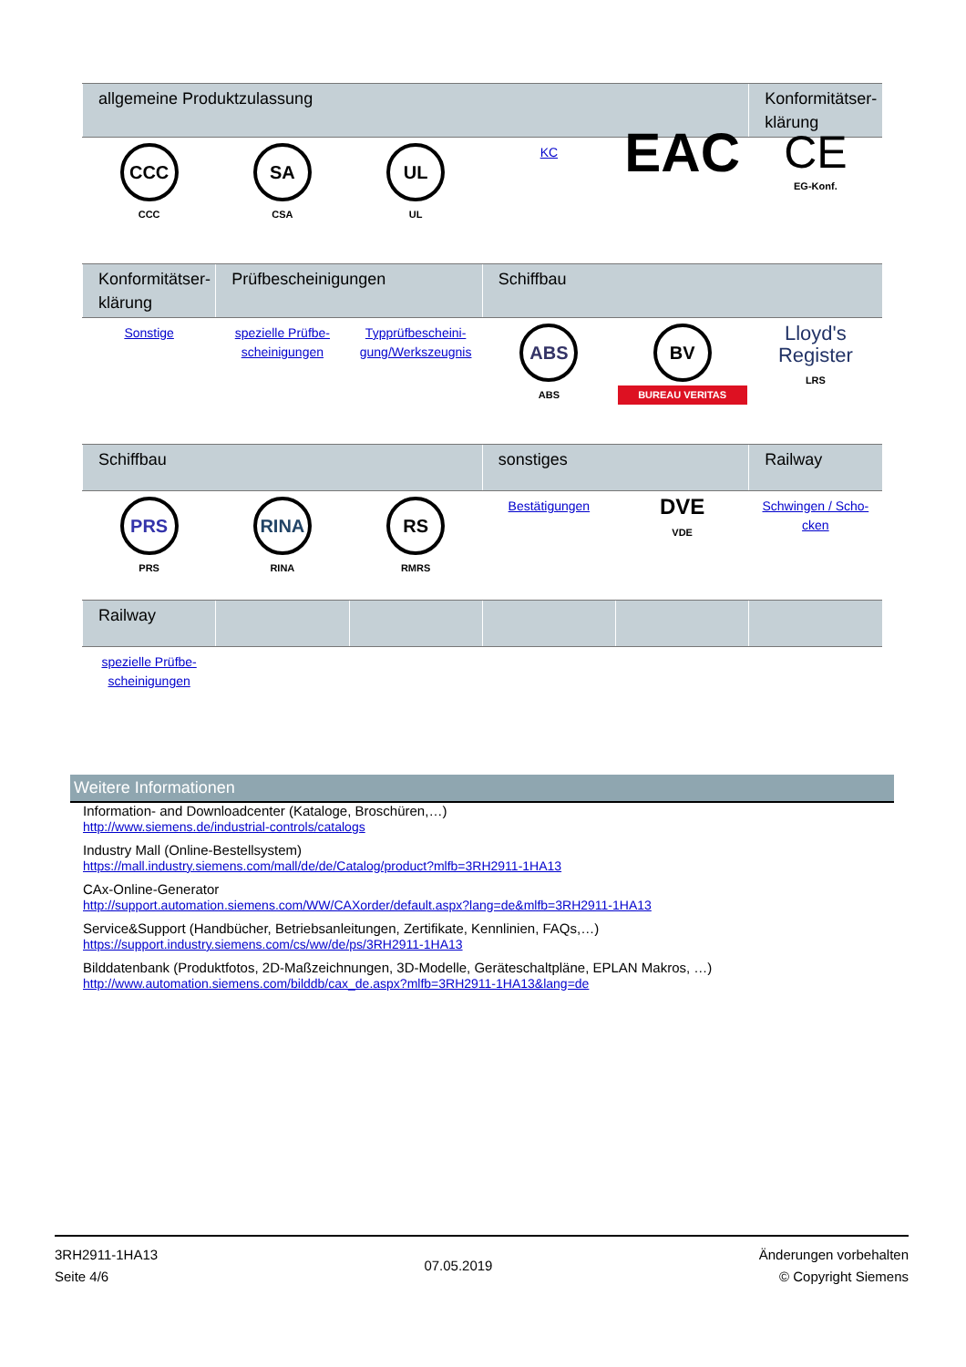| allgemeine Produktzulassung | | | | | Konformitätser-klärung |
| --- | --- | --- | --- | --- | --- |
| CCC CCC | SA CSA | UL UL | KC | EAC | CE EG-Konf. |
| Konformitätser-klärung | Prüfbescheinigungen | | Schiffbau | | |
| --- | --- | --- | --- | --- | --- |
| Sonstige | spezielle Prüfbe-scheinigungen | Typprüfbescheini-gung/Werkszeugnis | ABS ABS | BV BUREAU VERITAS | Lloyd's Register LRS |
| Schiffbau | | | sonstiges | | Railway |
| --- | --- | --- | --- | --- | --- |
| PRS PRS | RINA RINA | RS RMRS | Bestätigungen | DVE VDE | Schwingen / Scho-cken |
| Railway | | | | | |
| --- | --- | --- | --- | --- | --- |
| spezielle Prüfbe-scheinigungen | | | | | |
Weitere Informationen
Information- and Downloadcenter (Kataloge, Broschüren,…)
http://www.siemens.de/industrial-controls/catalogs
Industry Mall (Online-Bestellsystem)
https://mall.industry.siemens.com/mall/de/de/Catalog/product?mlfb=3RH2911-1HA13
CAx-Online-Generator
http://support.automation.siemens.com/WW/CAXorder/default.aspx?lang=de&mlfb=3RH2911-1HA13
Service&Support (Handbücher, Betriebsanleitungen, Zertifikate, Kennlinien, FAQs,…)
https://support.industry.siemens.com/cs/ww/de/ps/3RH2911-1HA13
Bilddatenbank (Produktfotos, 2D-Maßzeichnungen, 3D-Modelle, Geräteschaltpläne, EPLAN Makros, …)
http://www.automation.siemens.com/bilddb/cax_de.aspx?mlfb=3RH2911-1HA13&lang=de
3RH2911-1HA13
Seite 4/6
07.05.2019
Änderungen vorbehalten
© Copyright Siemens